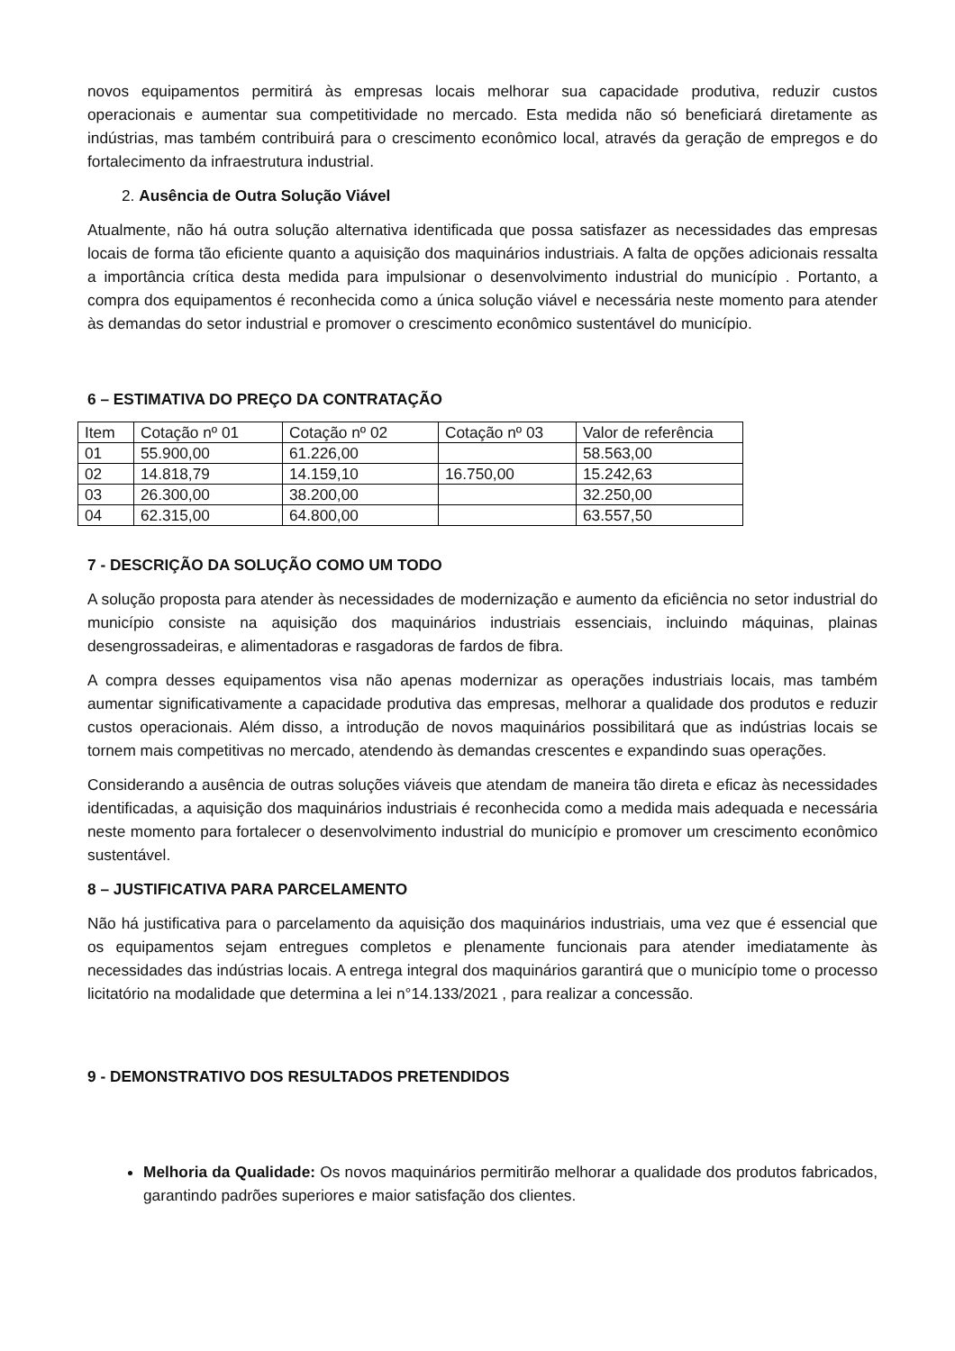novos equipamentos permitirá às empresas locais melhorar sua capacidade produtiva, reduzir custos operacionais e aumentar sua competitividade no mercado. Esta medida não só beneficiará diretamente as indústrias, mas também contribuirá para o crescimento econômico local, através da geração de empregos e do fortalecimento da infraestrutura industrial.
2. Ausência de Outra Solução Viável
Atualmente, não há outra solução alternativa identificada que possa satisfazer as necessidades das empresas locais de forma tão eficiente quanto a aquisição dos maquinários industriais. A falta de opções adicionais ressalta a importância crítica desta medida para impulsionar o desenvolvimento industrial do município . Portanto, a compra dos equipamentos é reconhecida como a única solução viável e necessária neste momento para atender às demandas do setor industrial e promover o crescimento econômico sustentável do município.
6 – ESTIMATIVA DO PREÇO DA CONTRATAÇÃO
| Item | Cotação nº 01 | Cotação nº 02 | Cotação nº 03 | Valor de referência |
| 01 | 55.900,00 | 61.226,00 | | 58.563,00 |
| 02 | 14.818,79 | 14.159,10 | 16.750,00 | 15.242,63 |
| 03 | 26.300,00 | 38.200,00 | | 32.250,00 |
| 04 | 62.315,00 | 64.800,00 | | 63.557,50 |
7 - DESCRIÇÃO DA SOLUÇÃO COMO UM TODO
A solução proposta para atender às necessidades de modernização e aumento da eficiência no setor industrial do município consiste na aquisição dos maquinários industriais essenciais, incluindo máquinas, plainas desengrossadeiras, e alimentadoras e rasgadoras de fardos de fibra.
A compra desses equipamentos visa não apenas modernizar as operações industriais locais, mas também aumentar significativamente a capacidade produtiva das empresas, melhorar a qualidade dos produtos e reduzir custos operacionais. Além disso, a introdução de novos maquinários possibilitará que as indústrias locais se tornem mais competitivas no mercado, atendendo às demandas crescentes e expandindo suas operações.
Considerando a ausência de outras soluções viáveis que atendam de maneira tão direta e eficaz às necessidades identificadas, a aquisição dos maquinários industriais é reconhecida como a medida mais adequada e necessária neste momento para fortalecer o desenvolvimento industrial do município e promover um crescimento econômico sustentável.
8 – JUSTIFICATIVA PARA PARCELAMENTO
Não há justificativa para o parcelamento da aquisição dos maquinários industriais, uma vez que é essencial que os equipamentos sejam entregues completos e plenamente funcionais para atender imediatamente às necessidades das indústrias locais. A entrega integral dos maquinários garantirá que o município tome o processo licitatório na modalidade que determina a lei n°14.133/2021 , para realizar a concessão.
9 - DEMONSTRATIVO DOS RESULTADOS PRETENDIDOS
Melhoria da Qualidade: Os novos maquinários permitirão melhorar a qualidade dos produtos fabricados, garantindo padrões superiores e maior satisfação dos clientes.